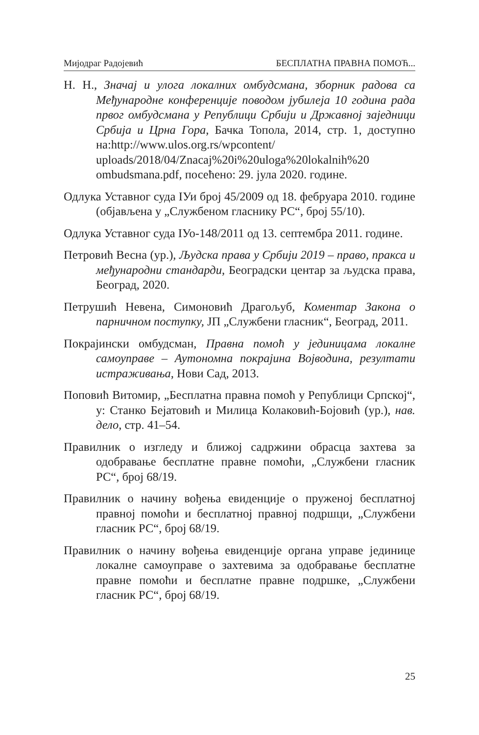Мијодраг Радојевић БЕСПЛАТНА ПРАВНА ПОМОЋ...
Н. Н., Значај и улога локалних омбудсмана, зборник радова са Међународне конференције поводом јубилеја 10 година рада првог омбудсмана у Републици Србији и Државној заједници Србија и Црна Гора, Бачка Топола, 2014, стр. 1, доступно на:http://www.ulos.org.rs/wpcontent/ uploads/2018/04/Znacaj%20i%20uloga%20lokalnih%20 ombudsmana.pdf, посећено: 29. јула 2020. године.
Одлука Уставног суда ІУи број 45/2009 од 18. фебруара 2010. године (објављена у „Службеном гласнику РС“, број 55/10).
Одлука Уставног суда ІУо-148/2011 од 13. септембра 2011. године.
Петровић Весна (ур.), Људска права у Србији 2019 – право, пракса и међународни стандарди, Београдски центар за људска права, Београд, 2020.
Петрушић Невена, Симоновић Драгољуб, Коментар Закона о парничном поступку, ЈП „Службени гласник“, Београд, 2011.
Покрајински омбудсман, Правна помоћ у јединицама локалне самоуправе – Аутономна покрајина Војводина, резултати истраживања, Нови Сад, 2013.
Поповић Витомир, „Бесплатна правна помоћ у Републици Српској“, у: Станко Бејатовић и Милица Колаковић-Бојовић (ур.), нав. дело, стр. 41–54.
Правилник о изгледу и ближој садржини обрасца захтева за одобравање бесплатне правне помоћи, „Службени гласник РС“, број 68/19.
Правилник о начину вођења евиденције о пруженој бесплатној правној помоћи и бесплатној правној подршци, „Службени гласник РС“, број 68/19.
Правилник о начину вођења евиденције органа управе јединице локалне самоуправе о захтевима за одобравање бесплатне правне помоћи и бесплатне правне подршке, „Службени гласник РС“, број 68/19.
25